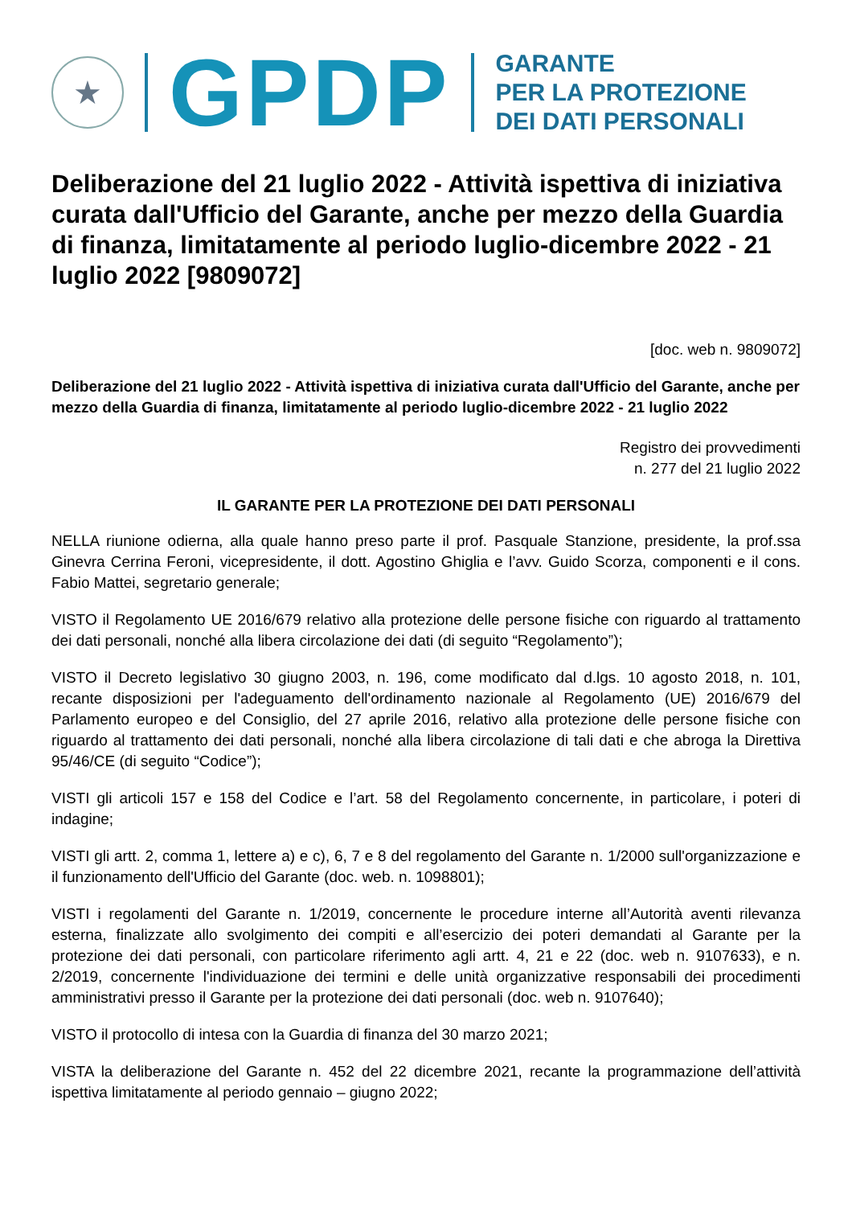★
GPDP
GARANTE
PER LA PROTEZIONE
DEI DATI PERSONALI
Deliberazione del 21 luglio 2022 - Attività ispettiva di iniziativa curata dall'Ufficio del Garante, anche per mezzo della Guardia di finanza, limitatamente al periodo luglio-dicembre 2022 - 21 luglio 2022 [9809072]
[doc. web n. 9809072]
Deliberazione del 21 luglio 2022 - Attività ispettiva di iniziativa curata dall'Ufficio del Garante, anche per mezzo della Guardia di finanza, limitatamente al periodo luglio-dicembre 2022 - 21 luglio 2022
Registro dei provvedimenti
n. 277 del 21 luglio 2022
IL GARANTE PER LA PROTEZIONE DEI DATI PERSONALI
NELLA riunione odierna, alla quale hanno preso parte il prof. Pasquale Stanzione, presidente, la prof.ssa Ginevra Cerrina Feroni, vicepresidente, il dott. Agostino Ghiglia e l’avv. Guido Scorza, componenti e il cons. Fabio Mattei, segretario generale;
VISTO il Regolamento UE 2016/679 relativo alla protezione delle persone fisiche con riguardo al trattamento dei dati personali, nonché alla libera circolazione dei dati (di seguito “Regolamento”);
VISTO il Decreto legislativo 30 giugno 2003, n. 196, come modificato dal d.lgs. 10 agosto 2018, n. 101, recante disposizioni per l'adeguamento dell'ordinamento nazionale al Regolamento (UE) 2016/679 del Parlamento europeo e del Consiglio, del 27 aprile 2016, relativo alla protezione delle persone fisiche con riguardo al trattamento dei dati personali, nonché alla libera circolazione di tali dati e che abroga la Direttiva 95/46/CE (di seguito “Codice”);
VISTI gli articoli 157 e 158 del Codice e l’art. 58 del Regolamento concernente, in particolare, i poteri di indagine;
VISTI gli artt. 2, comma 1, lettere a) e c), 6, 7 e 8 del regolamento del Garante n. 1/2000 sull'organizzazione e il funzionamento dell'Ufficio del Garante (doc. web. n. 1098801);
VISTI i regolamenti del Garante n. 1/2019, concernente le procedure interne all’Autorità aventi rilevanza esterna, finalizzate allo svolgimento dei compiti e all’esercizio dei poteri demandati al Garante per la protezione dei dati personali, con particolare riferimento agli artt. 4, 21 e 22 (doc. web n. 9107633), e n. 2/2019, concernente l'individuazione dei termini e delle unità organizzative responsabili dei procedimenti amministrativi presso il Garante per la protezione dei dati personali (doc. web n. 9107640);
VISTO il protocollo di intesa con la Guardia di finanza del 30 marzo 2021;
VISTA la deliberazione del Garante n. 452 del 22 dicembre 2021, recante la programmazione dell’attività ispettiva limitatamente al periodo gennaio – giugno 2022;